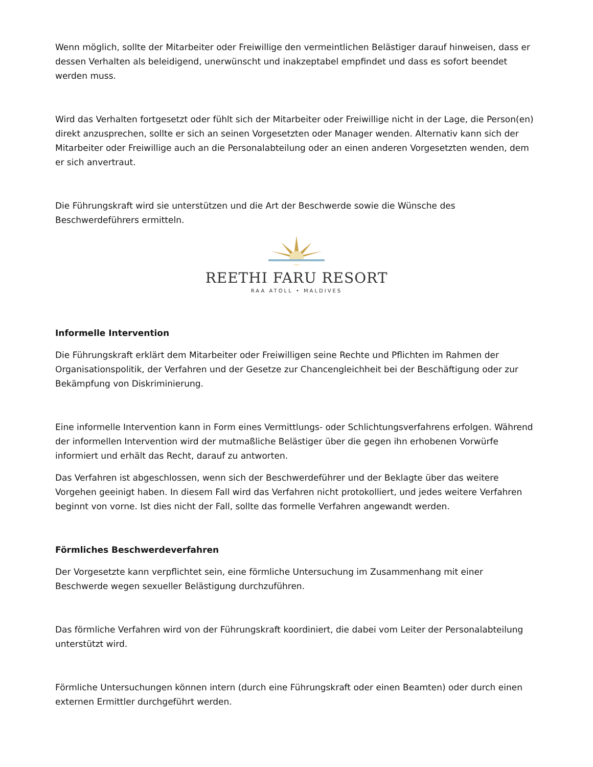Wenn möglich, sollte der Mitarbeiter oder Freiwillige den vermeintlichen Belästiger darauf hinweisen, dass er dessen Verhalten als beleidigend, unerwünscht und inakzeptabel empfindet und dass es sofort beendet werden muss.
Wird das Verhalten fortgesetzt oder fühlt sich der Mitarbeiter oder Freiwillige nicht in der Lage, die Person(en) direkt anzusprechen, sollte er sich an seinen Vorgesetzten oder Manager wenden. Alternativ kann sich der Mitarbeiter oder Freiwillige auch an die Personalabteilung oder an einen anderen Vorgesetzten wenden, dem er sich anvertraut.
Die Führungskraft wird sie unterstützen und die Art der Beschwerde sowie die Wünsche des Beschwerdeführers ermitteln.
REETHI FARU RESORT
RAA ATOLL • MALDIVES
Informelle Intervention
Die Führungskraft erklärt dem Mitarbeiter oder Freiwilligen seine Rechte und Pflichten im Rahmen der Organisationspolitik, der Verfahren und der Gesetze zur Chancengleichheit bei der Beschäftigung oder zur Bekämpfung von Diskriminierung.
Eine informelle Intervention kann in Form eines Vermittlungs- oder Schlichtungsverfahrens erfolgen. Während der informellen Intervention wird der mutmaßliche Belästiger über die gegen ihn erhobenen Vorwürfe informiert und erhält das Recht, darauf zu antworten.
Das Verfahren ist abgeschlossen, wenn sich der Beschwerdeführer und der Beklagte über das weitere Vorgehen geeinigt haben. In diesem Fall wird das Verfahren nicht protokolliert, und jedes weitere Verfahren beginnt von vorne. Ist dies nicht der Fall, sollte das formelle Verfahren angewandt werden.
Förmliches Beschwerdeverfahren
Der Vorgesetzte kann verpflichtet sein, eine förmliche Untersuchung im Zusammenhang mit einer Beschwerde wegen sexueller Belästigung durchzuführen.
Das förmliche Verfahren wird von der Führungskraft koordiniert, die dabei vom Leiter der Personalabteilung unterstützt wird.
Förmliche Untersuchungen können intern (durch eine Führungskraft oder einen Beamten) oder durch einen externen Ermittler durchgeführt werden.